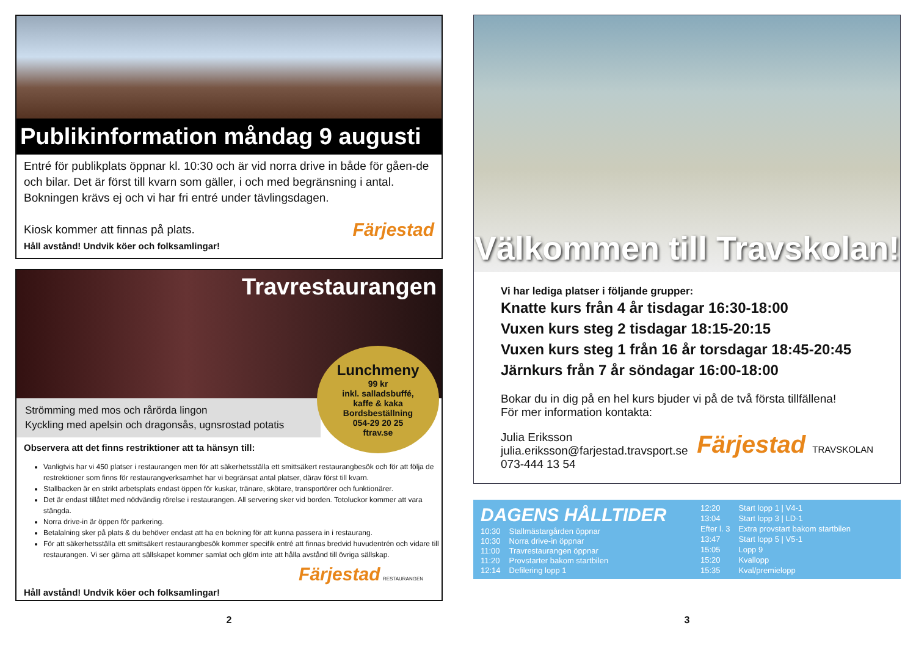Publikinformation måndag 9 augusti
Entré för publikplats öppnar kl. 10:30 och är vid norra drive in både för gåen-de och bilar. Det är först till kvarn som gäller, i och med begränsning i antal. Bokningen krävs ej och vi har fri entré under tävlingsdagen.
Kiosk kommer att finnas på plats. Färjestad
Håll avstånd! Undvik köer och folksamlingar!
Travrestaurangen
Strömming med mos och rårörda lingon
Kyckling med apelsin och dragonsås, ugnsrostad potatis
Lunchmeny
99 kr
inkl. salladsbuffé,
kaffe & kaka
Bordsbeställning
054-29 20 25
ftrav.se
Observera att det finns restriktioner att ta hänsyn till:
Vanligtvis har vi 450 platser i restaurangen men för att säkerhetsställa ett smittsäkert restaurangbesök och för att följa de restrektioner som finns för restaurangverksamhet har vi begränsat antal platser, därav först till kvarn.
Stallbacken är en strikt arbetsplats endast öppen för kuskar, tränare, skötare, transportörer och funktionärer.
Det är endast tillåtet med nödvändig rörelse i restaurangen. All servering sker vid borden. Totoluckor kommer att vara stängda.
Norra drive-in är öppen för parkering.
Betalalning sker på plats & du behöver endast att ha en bokning för att kunna passera in i restaurang.
För att säkerhetsställa ett smittsäkert restaurangbesök kommer specifik entré att finnas bredvid huvudentrén och vidare till restaurangen. Vi ser gärna att sällskapet kommer samlat och glöm inte att hålla avstånd till övriga sällskap.
Färjestad RESTAURANGEN
Håll avstånd! Undvik köer och folksamlingar!
Välkommen till Travskolan!
Vi har lediga platser i följande grupper:
Knatte kurs från 4 år tisdagar 16:30-18:00
Vuxen kurs steg 2 tisdagar 18:15-20:15
Vuxen kurs steg 1 från 16 år torsdagar 18:45-20:45
Järnkurs från 7 år söndagar 16:00-18:00
Bokar du in dig på en hel kurs bjuder vi på de två första tillfällena!
För mer information kontakta:
Färjestad TRAVSKOLAN
Julia Eriksson
julia.eriksson@farjestad.travsport.se
073-444 13 54
DAGENS HÅLLTIDER
| 10:30 | Stallmästargården öppnar |
| 10:30 | Norra drive-in öppnar |
| 11:00 | Travrestaurangen öppnar |
| 11:20 | Provstarter bakom startbilen |
| 12:14 | Defilering lopp 1 |
| 12:20 | Start lopp 1 / V4-1 |
| 13:04 | Start lopp 3 / LD-1 |
| Efter l. 3 | Extra provstart bakom startbilen |
| 13:47 | Start lopp 5 / V5-1 |
| 15:05 | Lopp 9 |
| 15:20 | Kvallopp |
| 15:35 | Kval/premielopp |
2 3